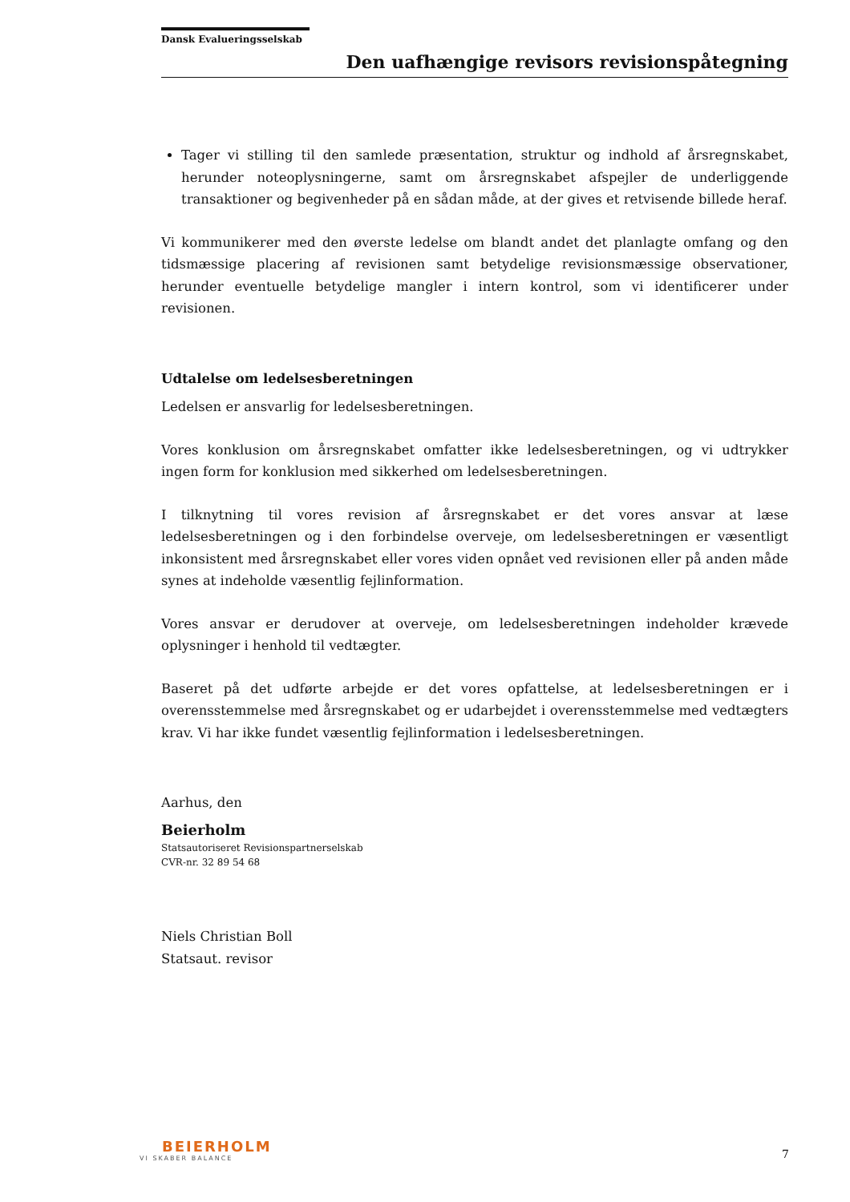Dansk Evalueringsselskab
Den uafhængige revisors revisionspåtegning
Tager vi stilling til den samlede præsentation, struktur og indhold af årsregnskabet, herunder noteoplysningerne, samt om årsregnskabet afspejler de underliggende transaktioner og begivenheder på en sådan måde, at der gives et retvisende billede heraf.
Vi kommunikerer med den øverste ledelse om blandt andet det planlagte omfang og den tidsmæssige placering af revisionen samt betydelige revisionsmæssige observationer, herunder eventuelle betydelige mangler i intern kontrol, som vi identificerer under revisionen.
Udtalelse om ledelsesberetningen
Ledelsen er ansvarlig for ledelsesberetningen.
Vores konklusion om årsregnskabet omfatter ikke ledelsesberetningen, og vi udtrykker ingen form for konklusion med sikkerhed om ledelsesberetningen.
I tilknytning til vores revision af årsregnskabet er det vores ansvar at læse ledelsesberetningen og i den forbindelse overveje, om ledelsesberetningen er væsentligt inkonsistent med årsregnskabet eller vores viden opnået ved revisionen eller på anden måde synes at indeholde væsentlig fejlinformation.
Vores ansvar er derudover at overveje, om ledelsesberetningen indeholder krævede oplysninger i henhold til vedtægter.
Baseret på det udførte arbejde er det vores opfattelse, at ledelsesberetningen er i overensstemmelse med årsregnskabet og er udarbejdet i overensstemmelse med vedtægters krav. Vi har ikke fundet væsentlig fejlinformation i ledelsesberetningen.
Aarhus, den
Beierholm
Statsautoriseret Revisionspartnerselskab
CVR-nr. 32 89 54 68
Niels Christian Boll
Statsaut. revisor
BEIERHOLM
VI SKABER BALANCE
7